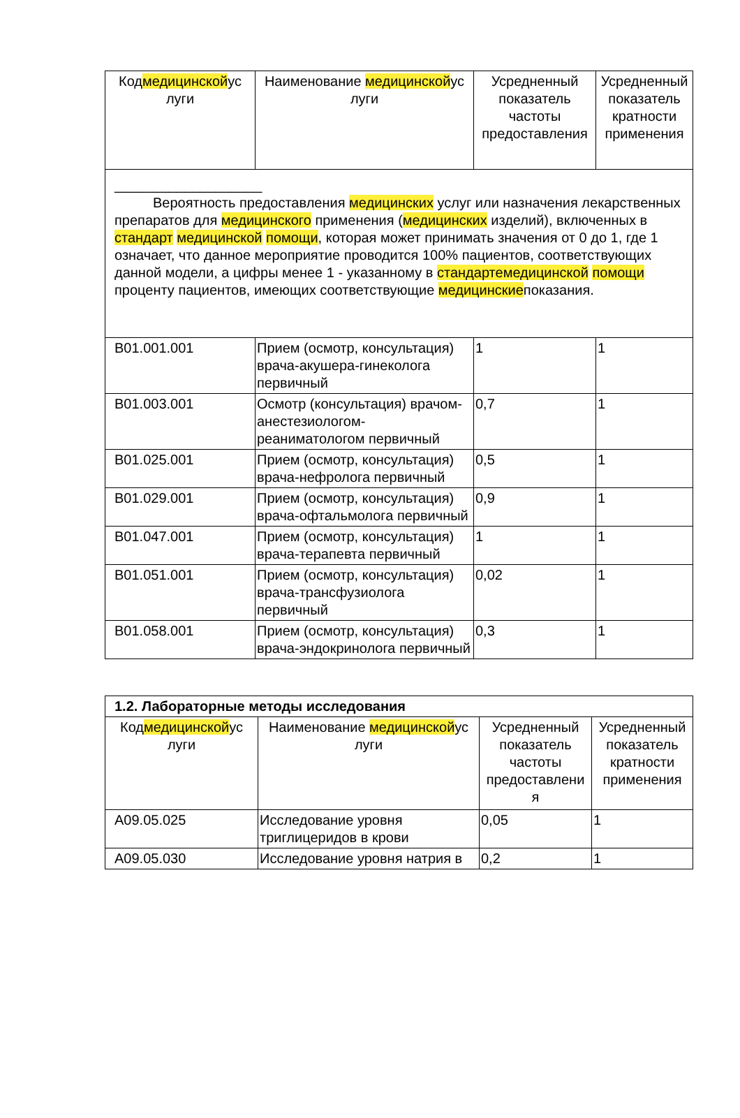| Код медицинской ус луги | Наименование медицинской ус луги | Усредненный показатель частоты предоставления | Усредненный показатель кратности применения |
| --- | --- | --- | --- |
| ___________________ Вероятность предоставления медицинских услуг или назначения лекарственных препаратов для медицинского применения ( медицинских изделий), включенных в стандарт медицинской помощи , которая может принимать значения от 0 до 1, где 1 означает, что данное мероприятие проводится 100% пациентов, соответствующих данной модели, а цифры менее 1 - указанному в стандартемедицинской помощи проценту пациентов, имеющих соответствующие медицинские показания. | | | |
| B01.001.001 | Прием (осмотр, консультация) врача-акушера-гинеколога первичный | 1 | 1 |
| B01.003.001 | Осмотр (консультация) врачом-анестезиологом-реаниматологом первичный | 0,7 | 1 |
| B01.025.001 | Прием (осмотр, консультация) врача-нефролога первичный | 0,5 | 1 |
| B01.029.001 | Прием (осмотр, консультация) врача-офтальмолога первичный | 0,9 | 1 |
| B01.047.001 | Прием (осмотр, консультация) врача-терапевта первичный | 1 | 1 |
| B01.051.001 | Прием (осмотр, консультация) врача-трансфузиолога первичный | 0,02 | 1 |
| B01.058.001 | Прием (осмотр, консультация) врача-эндокринолога первичный | 0,3 | 1 |
| 1.2. Лабораторные методы исследования | | | |
| Код медицинской ус луги | Наименование медицинской ус луги | Усредненный показатель частоты предоставлени я | Усредненный показатель кратности применения |
| A09.05.025 | Исследование уровня триглицеридов в крови | 0,05 | 1 |
| A09.05.030 | Исследование уровня натрия в | 0,2 | 1 |